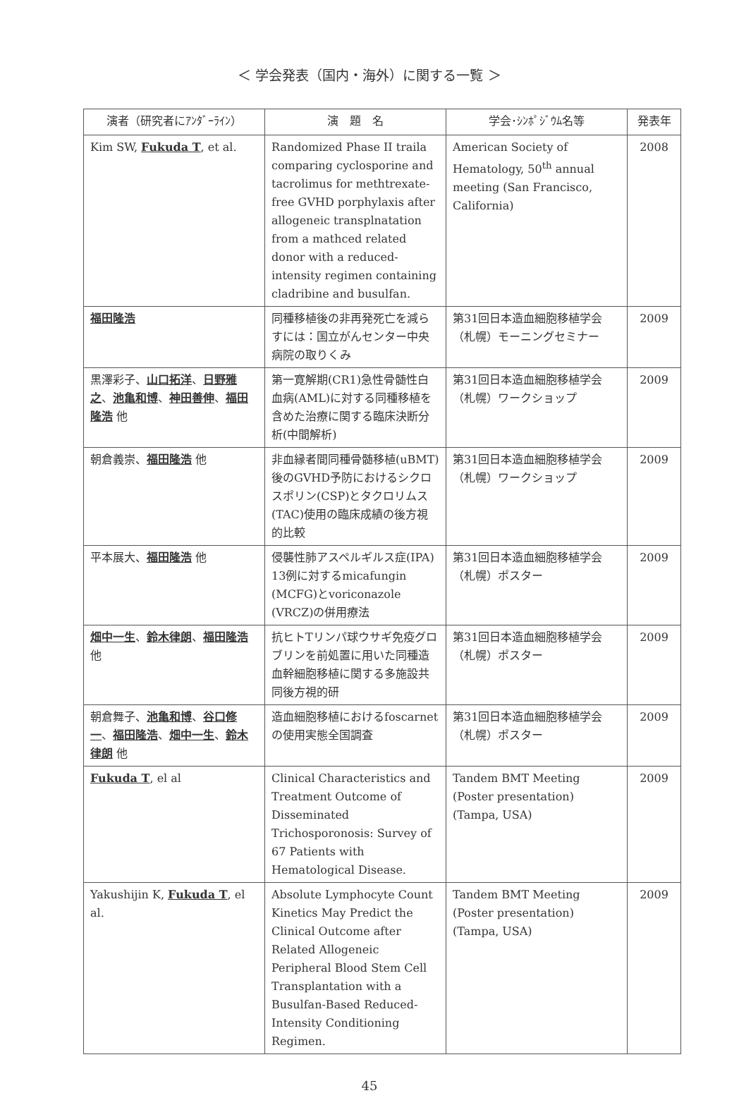＜ 学会発表（国内・海外）に関する一覧 ＞
| 演者（研究者にｱﾝﾀﾞｰﾗｲﾝ） | 演 題 名 | 学会･ｼﾝﾎﾟｼﾞｳﾑ名等 | 発表年 |
| --- | --- | --- | --- |
| Kim SW, Fukuda T , et al. | Randomized Phase II traila comparing cyclosporine and tacrolimus for methtrexate-free GVHD porphylaxis after allogeneic transplnatation from a mathced related donor with a reduced-intensity regimen containing cladribine and busulfan. | American Society of Hematology, 50<sup>th</sup> annual meeting (San Francisco, California) | 2008 |
| 福田隆浩 | 同種移植後の非再発死亡を減らすには：国立がんセンター中央病院の取りくみ | 第31回日本造血細胞移植学会（札幌）モーニングセミナー | 2009 |
| 黒澤彩子、 山口拓洋 、 日野雅之 、 池亀和博 、 神田善伸 、 福田隆浩 他 | 第一寛解期(CR1)急性骨髄性白血病(AML)に対する同種移植を含めた治療に関する臨床決断分析(中間解析) | 第31回日本造血細胞移植学会（札幌）ワークショップ | 2009 |
| 朝倉義崇、 福田隆浩 他 | 非血縁者間同種骨髄移植(uBMT)後のGVHD予防におけるシクロスポリン(CSP)とタクロリムス(TAC)使用の臨床成績の後方視的比較 | 第31回日本造血細胞移植学会（札幌）ワークショップ | 2009 |
| 平本展大、 福田隆浩 他 | 侵襲性肺アスペルギルス症(IPA) 13例に対するmicafungin (MCFG)とvoriconazole (VRCZ)の併用療法 | 第31回日本造血細胞移植学会（札幌）ポスター | 2009 |
| 畑中一生 、 鈴木律朗 、 福田隆浩 他 | 抗ヒトTリンパ球ウサギ免疫グロブリンを前処置に用いた同種造血幹細胞移植に関する多施設共同後方視的研 | 第31回日本造血細胞移植学会（札幌）ポスター | 2009 |
| 朝倉舞子、 池亀和博 、 谷口修一 、 福田隆浩 、 畑中一生 、 鈴木律朗 他 | 造血細胞移植におけるfoscarnetの使用実態全国調査 | 第31回日本造血細胞移植学会（札幌）ポスター | 2009 |
| Fukuda T , el al | Clinical Characteristics and Treatment Outcome of Disseminated Trichosporonosis: Survey of 67 Patients with Hematological Disease. | Tandem BMT Meeting (Poster presentation) (Tampa, USA) | 2009 |
| Yakushijin K, Fukuda T , el al. | Absolute Lymphocyte Count Kinetics May Predict the Clinical Outcome after Related Allogeneic Peripheral Blood Stem Cell Transplantation with a Busulfan-Based Reduced- Intensity Conditioning Regimen. | Tandem BMT Meeting (Poster presentation) (Tampa, USA) | 2009 |
45